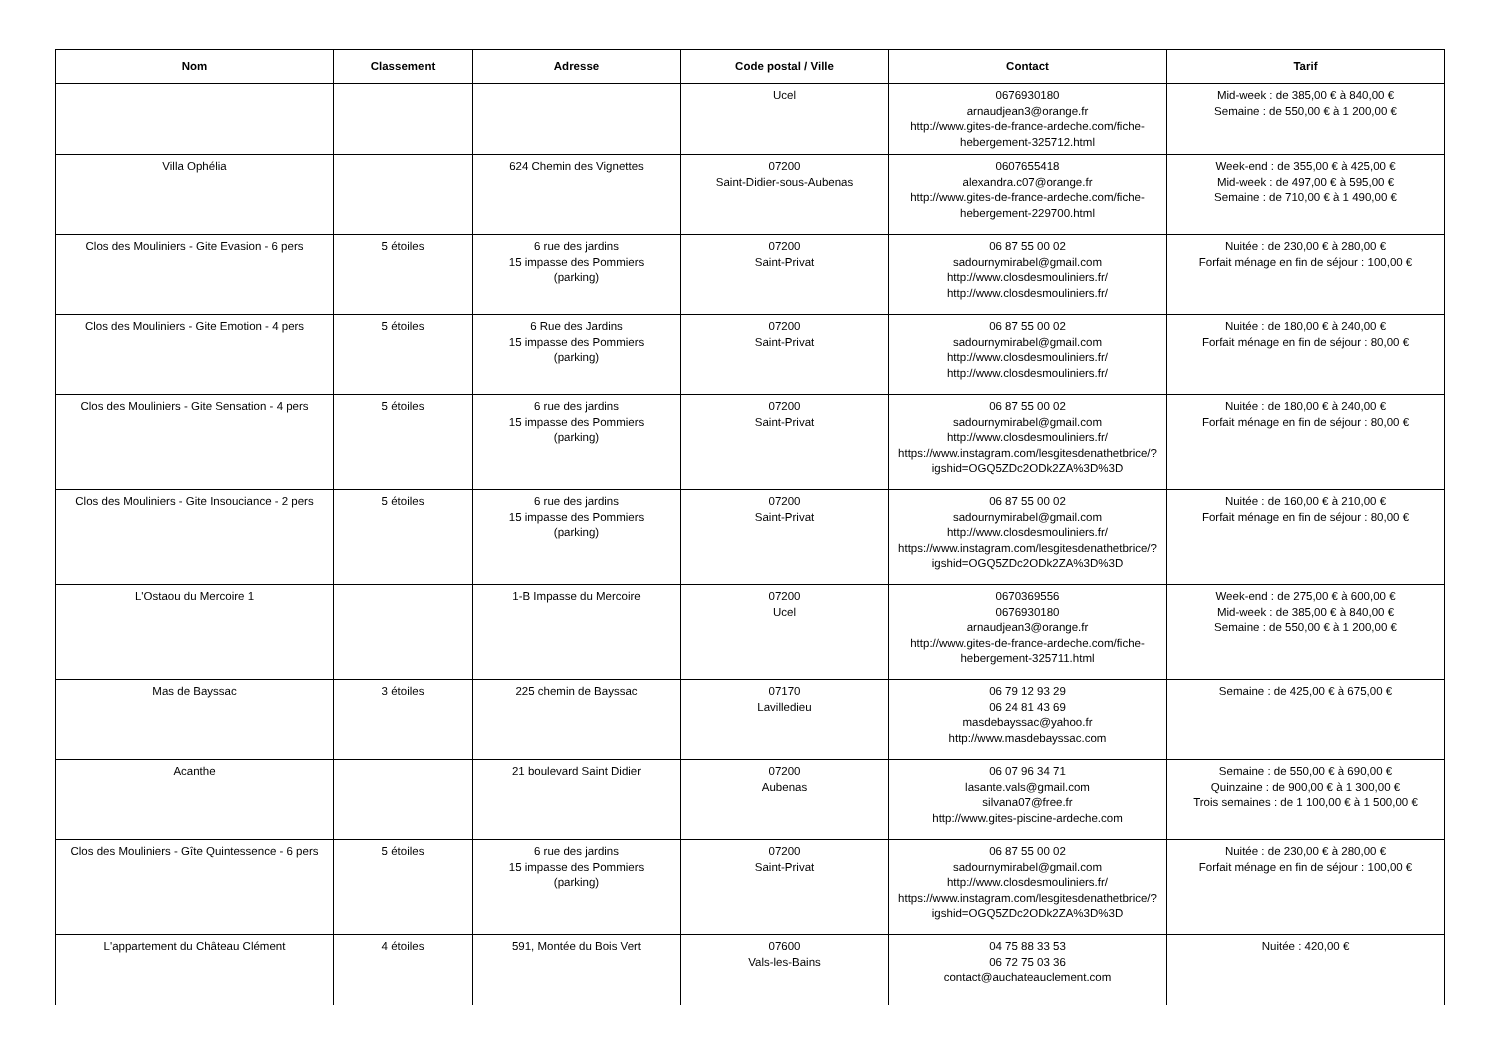| Nom | Classement | Adresse | Code postal / Ville | Contact | Tarif |
| --- | --- | --- | --- | --- | --- |
| | | | Ucel | 0676930180 arnaudjean3@orange.fr http://www.gites-de-france-ardeche.com/fiche-hebergement-325712.html | Mid-week : de 385,00 € à 840,00 € Semaine : de 550,00 € à 1 200,00 € |
| Villa Ophélia | | 624 Chemin des Vignettes | 07200 Saint-Didier-sous-Aubenas | 0607655418 alexandra.c07@orange.fr http://www.gites-de-france-ardeche.com/fiche-hebergement-229700.html | Week-end : de 355,00 € à 425,00 € Mid-week : de 497,00 € à 595,00 € Semaine : de 710,00 € à 1 490,00 € |
| Clos des Mouliniers - Gite Evasion - 6 pers | 5 étoiles | 6 rue des jardins 15 impasse des Pommiers (parking) | 07200 Saint-Privat | 06 87 55 00 02 sadournymirabel@gmail.com http://www.closdesmouliniers.fr/ http://www.closdesmouliniers.fr/ | Nuitée : de 230,00 € à 280,00 € Forfait ménage en fin de séjour : 100,00 € |
| Clos des Mouliniers - Gite Emotion - 4 pers | 5 étoiles | 6 Rue des Jardins 15 impasse des Pommiers (parking) | 07200 Saint-Privat | 06 87 55 00 02 sadournymirabel@gmail.com http://www.closdesmouliniers.fr/ http://www.closdesmouliniers.fr/ | Nuitée : de 180,00 € à 240,00 € Forfait ménage en fin de séjour : 80,00 € |
| Clos des Mouliniers - Gite Sensation - 4 pers | 5 étoiles | 6 rue des jardins 15 impasse des Pommiers (parking) | 07200 Saint-Privat | 06 87 55 00 02 sadournymirabel@gmail.com http://www.closdesmouliniers.fr/ https://www.instagram.com/lesgitesdenathetbrice/?igshid=OGQ5ZDc2ODk2ZA%3D%3D | Nuitée : de 180,00 € à 240,00 € Forfait ménage en fin de séjour : 80,00 € |
| Clos des Mouliniers - Gite Insouciance - 2 pers | 5 étoiles | 6 rue des jardins 15 impasse des Pommiers (parking) | 07200 Saint-Privat | 06 87 55 00 02 sadournymirabel@gmail.com http://www.closdesmouliniers.fr/ https://www.instagram.com/lesgitesdenathetbrice/?igshid=OGQ5ZDc2ODk2ZA%3D%3D | Nuitée : de 160,00 € à 210,00 € Forfait ménage en fin de séjour : 80,00 € |
| L'Ostaou du Mercoire 1 | | 1-B Impasse du Mercoire | 07200 Ucel | 0670369556 0676930180 arnaudjean3@orange.fr http://www.gites-de-france-ardeche.com/fiche-hebergement-325711.html | Week-end : de 275,00 € à 600,00 € Mid-week : de 385,00 € à 840,00 € Semaine : de 550,00 € à 1 200,00 € |
| Mas de Bayssac | 3 étoiles | 225 chemin de Bayssac | 07170 Lavilledieu | 06 79 12 93 29 06 24 81 43 69 masdebayssac@yahoo.fr http://www.masdebayssac.com | Semaine : de 425,00 € à 675,00 € |
| Acanthe | | 21 boulevard Saint Didier | 07200 Aubenas | 06 07 96 34 71 lasante.vals@gmail.com silvana07@free.fr http://www.gites-piscine-ardeche.com | Semaine : de 550,00 € à 690,00 € Quinzaine : de 900,00 € à 1 300,00 € Trois semaines : de 1 100,00 € à 1 500,00 € |
| Clos des Mouliniers - Gîte Quintessence - 6 pers | 5 étoiles | 6 rue des jardins 15 impasse des Pommiers (parking) | 07200 Saint-Privat | 06 87 55 00 02 sadournymirabel@gmail.com http://www.closdesmouliniers.fr/ https://www.instagram.com/lesgitesdenathetbrice/?igshid=OGQ5ZDc2ODk2ZA%3D%3D | Nuitée : de 230,00 € à 280,00 € Forfait ménage en fin de séjour : 100,00 € |
| L'appartement du Château Clément | 4 étoiles | 591, Montée du Bois Vert | 07600 Vals-les-Bains | 04 75 88 33 53 06 72 75 03 36 contact@auchateauclement.com | Nuitée : 420,00 € |